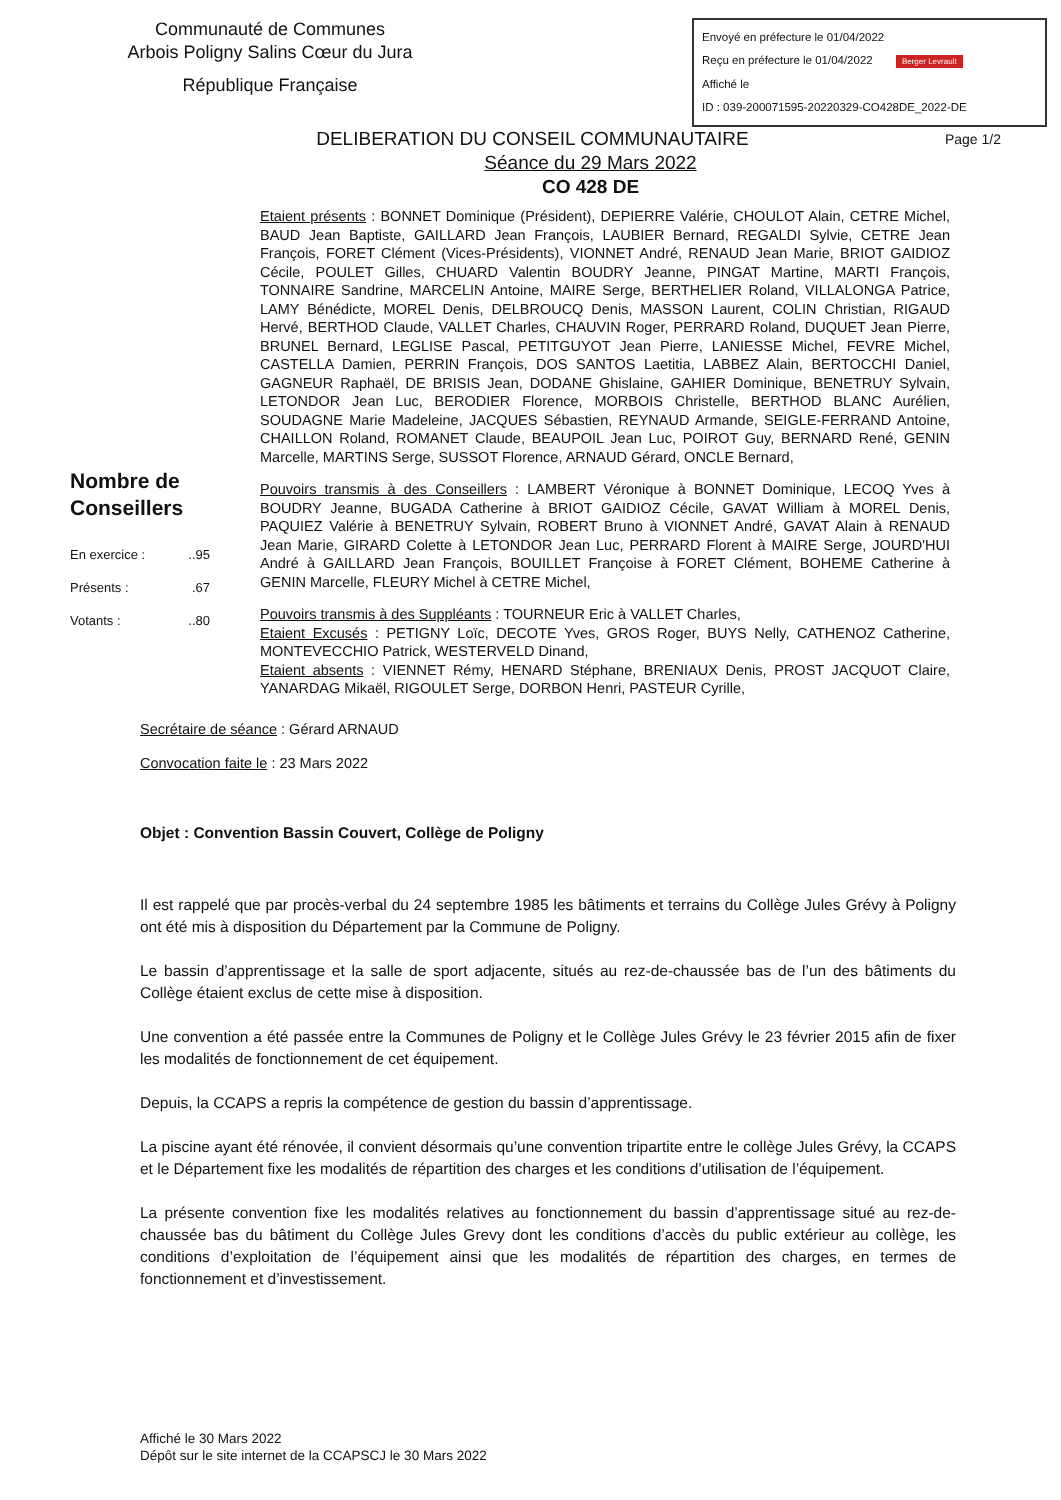Communauté de Communes
Arbois Poligny Salins Cœur du Jura
République Française
Envoyé en préfecture le 01/04/2022
Reçu en préfecture le 01/04/2022 Berger Levrault
Affiché le
ID : 039-200071595-20220329-CO428DE_2022-DE
Page 1/2 DELIBERATION DU CONSEIL COMMUNAUTAIRE
Séance du 29 Mars 2022
CO 428 DE
Nombre de Conseillers
En exercice :..95
Présents :.67
Votants :..80
Etaient présents : BONNET Dominique (Président), DEPIERRE Valérie, CHOULOT Alain, CETRE Michel, BAUD Jean Baptiste, GAILLARD Jean François, LAUBIER Bernard, REGALDI Sylvie, CETRE Jean François, FORET Clément (Vices-Présidents), VIONNET André, RENAUD Jean Marie, BRIOT GAIDIOZ Cécile, POULET Gilles, CHUARD Valentin BOUDRY Jeanne, PINGAT Martine, MARTI François, TONNAIRE Sandrine, MARCELIN Antoine, MAIRE Serge, BERTHELIER Roland, VILLALONGA Patrice, LAMY Bénédicte, MOREL Denis, DELBROUCQ Denis, MASSON Laurent, COLIN Christian, RIGAUD Hervé, BERTHOD Claude, VALLET Charles, CHAUVIN Roger, PERRARD Roland, DUQUET Jean Pierre, BRUNEL Bernard, LEGLISE Pascal, PETITGUYOT Jean Pierre, LANIESSE Michel, FEVRE Michel, CASTELLA Damien, PERRIN François, DOS SANTOS Laetitia, LABBEZ Alain, BERTOCCHI Daniel, GAGNEUR Raphaël, DE BRISIS Jean, DODANE Ghislaine, GAHIER Dominique, BENETRUY Sylvain, LETONDOR Jean Luc, BERODIER Florence, MORBOIS Christelle, BERTHOD BLANC Aurélien, SOUDAGNE Marie Madeleine, JACQUES Sébastien, REYNAUD Armande, SEIGLE-FERRAND Antoine, CHAILLON Roland, ROMANET Claude, BEAUPOIL Jean Luc, POIROT Guy, BERNARD René, GENIN Marcelle, MARTINS Serge, SUSSOT Florence, ARNAUD Gérard, ONCLE Bernard,
Pouvoirs transmis à des Conseillers : LAMBERT Véronique à BONNET Dominique, LECOQ Yves à BOUDRY Jeanne, BUGADA Catherine à BRIOT GAIDIOZ Cécile, GAVAT William à MOREL Denis, PAQUIEZ Valérie à BENETRUY Sylvain, ROBERT Bruno à VIONNET André, GAVAT Alain à RENAUD Jean Marie, GIRARD Colette à LETONDOR Jean Luc, PERRARD Florent à MAIRE Serge, JOURD'HUI André à GAILLARD Jean François, BOUILLET Françoise à FORET Clément, BOHEME Catherine à GENIN Marcelle, FLEURY Michel à CETRE Michel,
Pouvoirs transmis à des Suppléants : TOURNEUR Eric à VALLET Charles,
Etaient Excusés : PETIGNY Loïc, DECOTE Yves, GROS Roger, BUYS Nelly, CATHENOZ Catherine, MONTEVECCHIO Patrick, WESTERVELD Dinand,
Etaient absents : VIENNET Rémy, HENARD Stéphane, BRENIAUX Denis, PROST JACQUOT Claire, YANARDAG Mikaël, RIGOULET Serge, DORBON Henri, PASTEUR Cyrille,
Secrétaire de séance : Gérard ARNAUD
Convocation faite le : 23 Mars 2022
Objet : Convention Bassin Couvert, Collège de Poligny
Il est rappelé que par procès-verbal du 24 septembre 1985 les bâtiments et terrains du Collège Jules Grévy à Poligny ont été mis à disposition du Département par la Commune de Poligny.
Le bassin d’apprentissage et la salle de sport adjacente, situés au rez-de-chaussée bas de l’un des bâtiments du Collège étaient exclus de cette mise à disposition.
Une convention a été passée entre la Communes de Poligny et le Collège Jules Grévy le 23 février 2015 afin de fixer les modalités de fonctionnement de cet équipement.
Depuis, la CCAPS a repris la compétence de gestion du bassin d’apprentissage.
La piscine ayant été rénovée, il convient désormais qu’une convention tripartite entre le collège Jules Grévy, la CCAPS et le Département fixe les modalités de répartition des charges et les conditions d’utilisation de l’équipement.
La présente convention fixe les modalités relatives au fonctionnement du bassin d’apprentissage situé au rez-de-chaussée bas du bâtiment du Collège Jules Grevy dont les conditions d’accès du public extérieur au collège, les conditions d’exploitation de l’équipement ainsi que les modalités de répartition des charges, en termes de fonctionnement et d’investissement.
Affiché le 30 Mars 2022
Dépôt sur le site internet de la CCAPSCJ le 30 Mars 2022